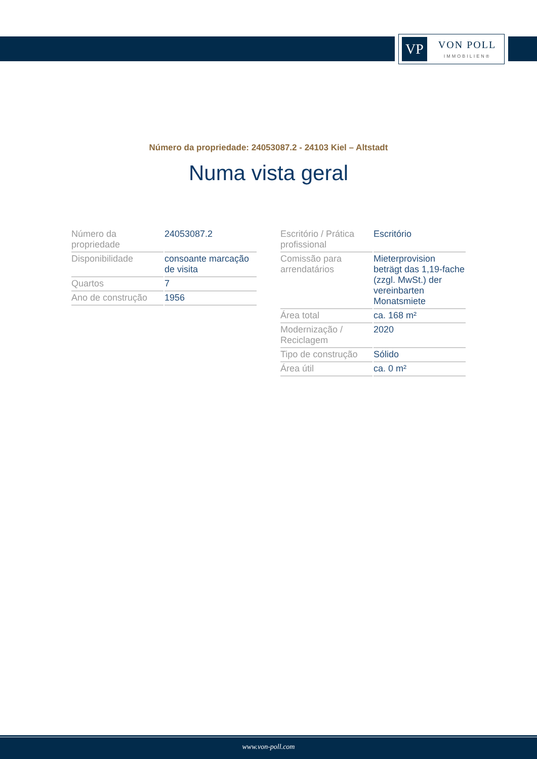VP
VON POLL
IMMOBILIEN®
Número da propriedade: 24053087.2 - 24103 Kiel – Altstadt
Numa vista geral
| Número da propriedade | 24053087.2 |
| Disponibilidade | consoante marcação de visita |
| Quartos | 7 |
| Ano de construção | 1956 |
| Escritório / Prática profissional | Escritório |
| Comissão para arrendatários | Mieterprovision beträgt das 1,19-fache (zzgl. MwSt.) der vereinbarten Monatsmiete |
| Área total | ca. 168 m² |
| Modernização / Reciclagem | 2020 |
| Tipo de construção | Sólido |
| Área útil | ca. 0 m² |
www.von-poll.com